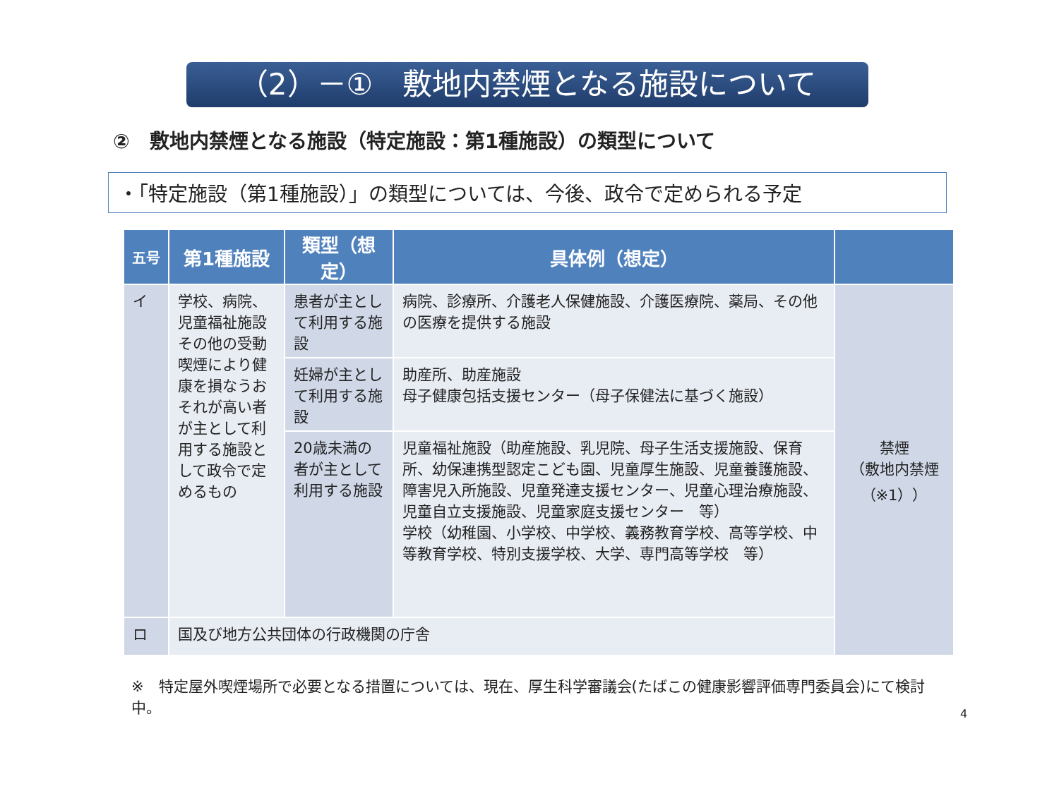（2）－①　敷地内禁煙となる施設について
②　敷地内禁煙となる施設（特定施設：第1種施設）の類型について
・「特定施設（第1種施設）」の類型については、今後、政令で定められる予定
| 五号 | 第1種施設 | 類型（想定） | 具体例（想定） | |
| --- | --- | --- | --- | --- |
| イ | 学校、病院、児童福祉施設その他の受動喫煙により健康を損なうおそれが高い者が主として利用する施設として政令で定めるもの | 患者が主として利用する施設 | 病院、診療所、介護老人保健施設、介護医療院、薬局、その他の医療を提供する施設 | 禁煙 （敷地内禁煙 （※1）） |
| | | 妊婦が主として利用する施設 | 助産所、助産施設 母子健康包括支援センター（母子保健法に基づく施設） | |
| | | 20歳未満の者が主として利用する施設 | 児童福祉施設（助産施設、乳児院、母子生活支援施設、保育所、幼保連携型認定こども園、児童厚生施設、児童養護施設、障害児入所施設、児童発達支援センター、児童心理治療施設、児童自立支援施設、児童家庭支援センター 等） 学校（幼稚園、小学校、中学校、義務教育学校、高等学校、中等教育学校、特別支援学校、大学、専門高等学校 等） | |
| ロ | 国及び地方公共団体の行政機関の庁舎 | | | |
※　特定屋外喫煙場所で必要となる措置については、現在、厚生科学審議会(たばこの健康影響評価専門委員会)にて検討中。
4